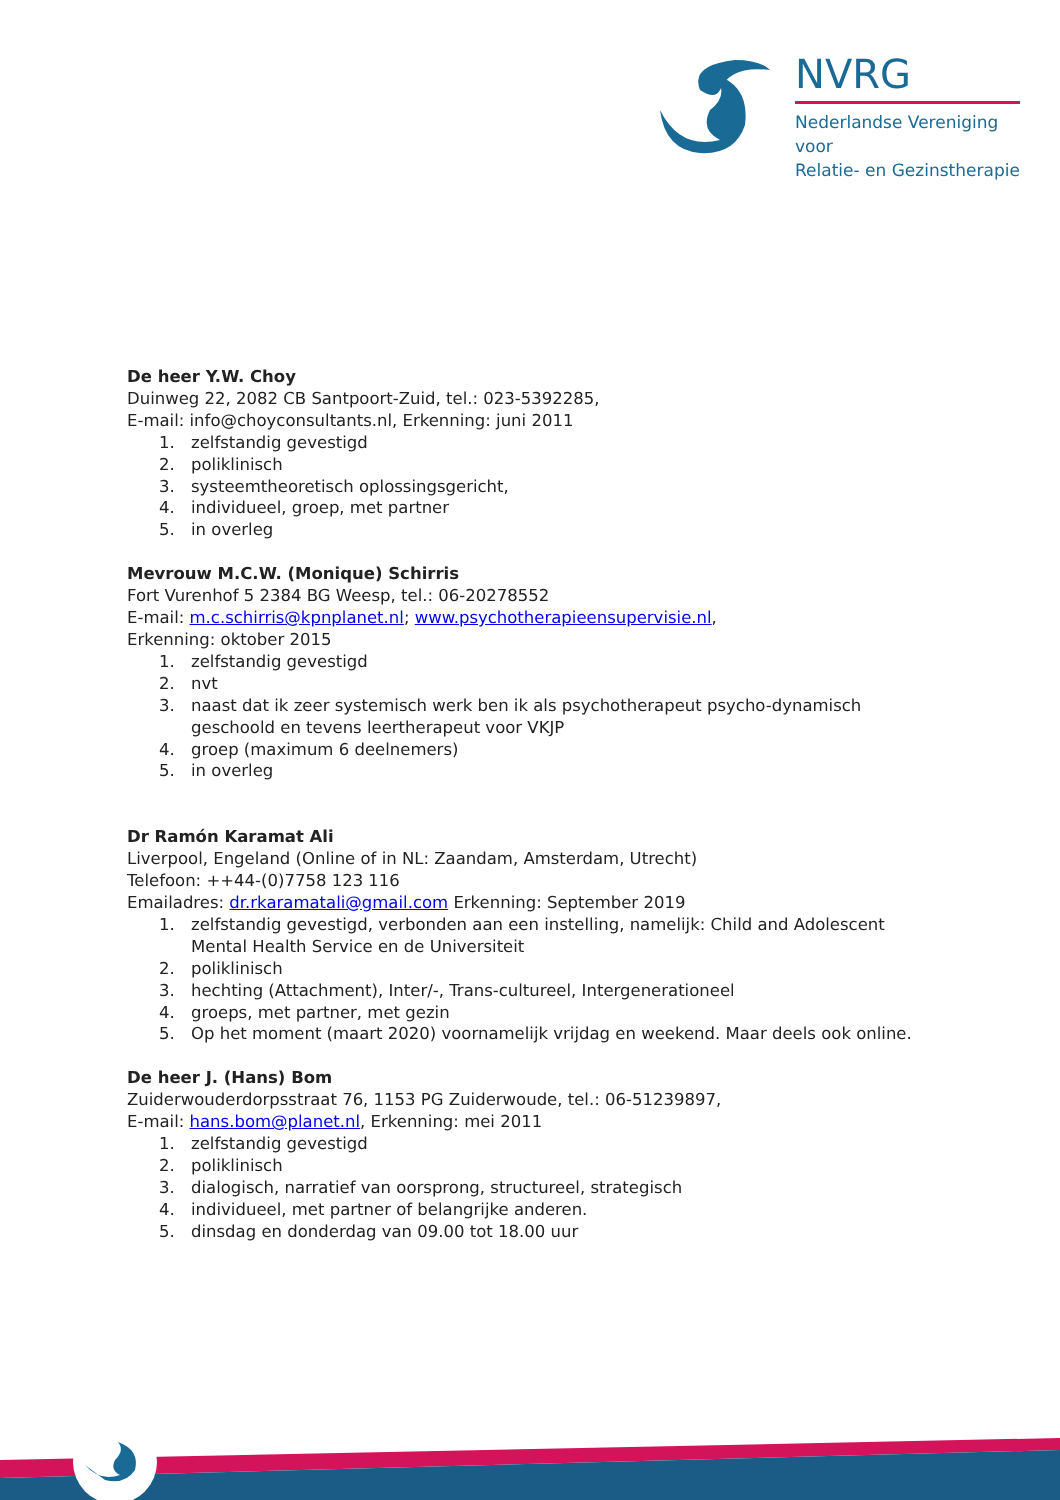NVRG
Nederlandse Vereniging voor
Relatie- en Gezinstherapie
De heer Y.W. Choy
Duinweg 22, 2082 CB Santpoort-Zuid, tel.: 023-5392285,
E-mail: info@choyconsultants.nl, Erkenning: juni 2011
1. zelfstandig gevestigd
2. poliklinisch
3. systeemtheoretisch oplossingsgericht,
4. individueel, groep, met partner
5. in overleg
Mevrouw M.C.W. (Monique) Schirris
Fort Vurenhof 5 2384 BG Weesp, tel.: 06-20278552
E-mail: m.c.schirris@kpnplanet.nl; www.psychotherapieensupervisie.nl,
Erkenning: oktober 2015
1. zelfstandig gevestigd
2. nvt
3. naast dat ik zeer systemisch werk ben ik als psychotherapeut psycho-dynamisch geschoold en tevens leertherapeut voor VKJP
4. groep (maximum 6 deelnemers)
5. in overleg
Dr Ramón Karamat Ali
Liverpool, Engeland (Online of in NL: Zaandam, Amsterdam, Utrecht)
Telefoon: ++44-(0)7758 123 116
Emailadres: dr.rkaramatali@gmail.com Erkenning: September 2019
1. zelfstandig gevestigd, verbonden aan een instelling, namelijk: Child and Adolescent Mental Health Service en de Universiteit
2. poliklinisch
3. hechting (Attachment), Inter/-, Trans-cultureel, Intergenerationeel
4. groeps, met partner, met gezin
5. Op het moment (maart 2020) voornamelijk vrijdag en weekend. Maar deels ook online.
De heer J. (Hans) Bom
Zuiderwouderdorpsstraat 76, 1153 PG Zuiderwoude, tel.: 06-51239897,
E-mail: hans.bom@planet.nl, Erkenning: mei 2011
1. zelfstandig gevestigd
2. poliklinisch
3. dialogisch, narratief van oorsprong, structureel, strategisch
4. individueel, met partner of belangrijke anderen.
5. dinsdag en donderdag van 09.00 tot 18.00 uur